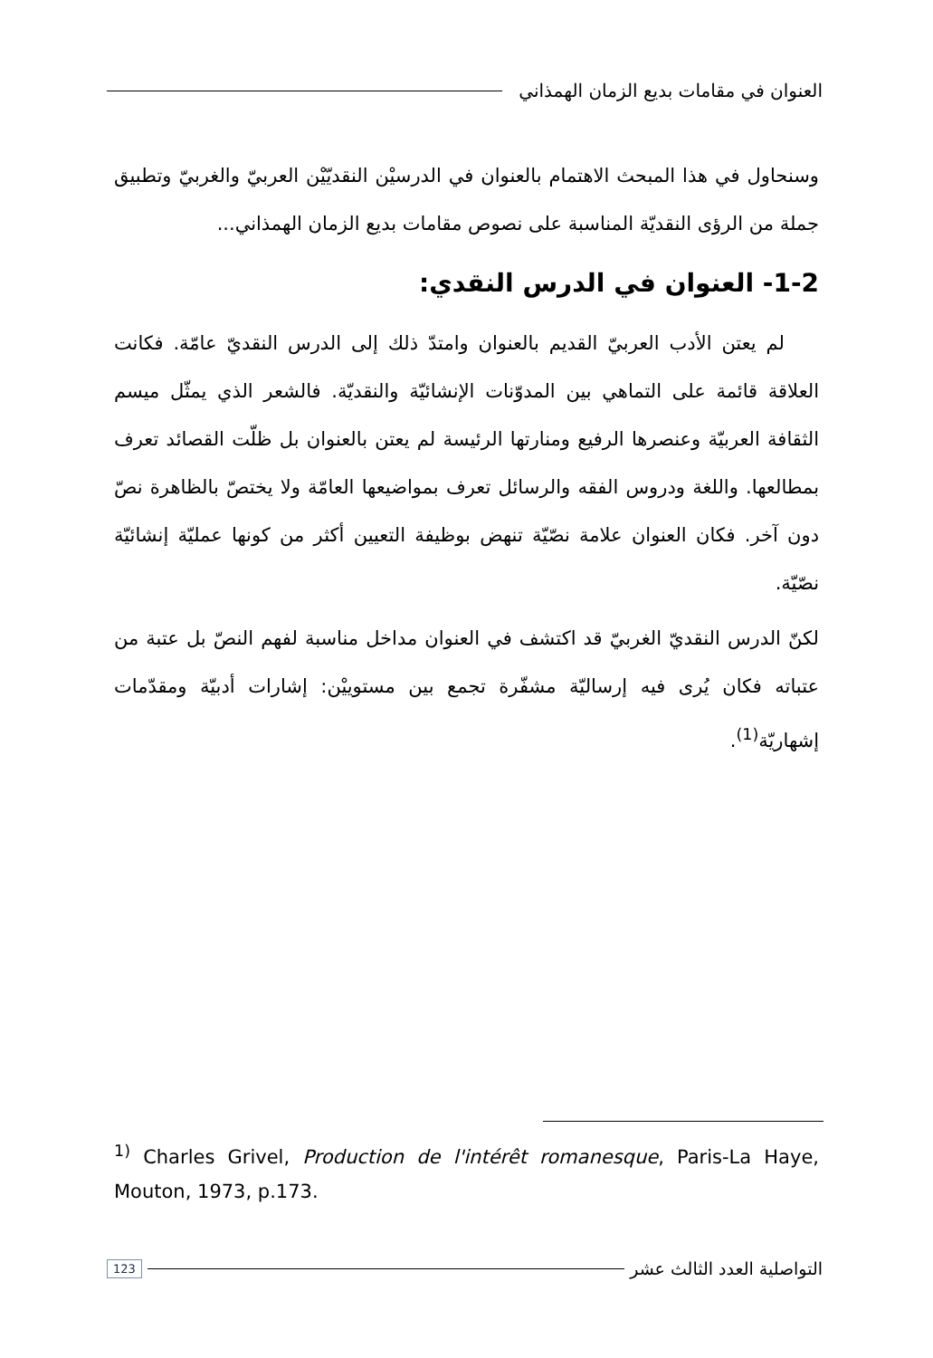العنوان في مقامات بديع الزمان الهمذاني
وسنحاول في هذا المبحث الاهتمام بالعنوان في الدرسيْن النقديّيْن العربيّ والغربيّ وتطبيق جملة من الرؤى النقديّة المناسبة على نصوص مقامات بديع الزمان الهمذاني...
1-2- العنوان في الدرس النقدي:
لم يعتن الأدب العربيّ القديم بالعنوان وامتدّ ذلك إلى الدرس النقديّ عامّة. فكانت العلاقة قائمة على التماهي بين المدوّنات الإنشائيّة والنقديّة. فالشعر الذي يمثّل ميسم الثقافة العربيّة وعنصرها الرفيع ومنارتها الرئيسة لم يعتن بالعنوان بل ظلّت القصائد تعرف بمطالعها. واللغة ودروس الفقه والرسائل تعرف بمواضيعها العامّة ولا يختصّ بالظاهرة نصّ دون آخر. فكان العنوان علامة نصّيّة تنهض بوظيفة التعيين أكثر من كونها عمليّة إنشائيّة نصّيّة.
لكنّ الدرس النقديّ الغربيّ قد اكتشف في العنوان مداخل مناسبة لفهم النصّ بل عتبة من عتباته فكان يُرى فيه إرساليّة مشفّرة تجمع بين مستوييْن: إشارات أدبيّة ومقدّمات إشهاريّة<sup>(1)</sup>.
<sup>1)</sup> Charles Grivel, Production de l'intérêt romanesque, Paris-La Haye, Mouton, 1973, p.173.
التواصلية العدد الثالث عشر
123